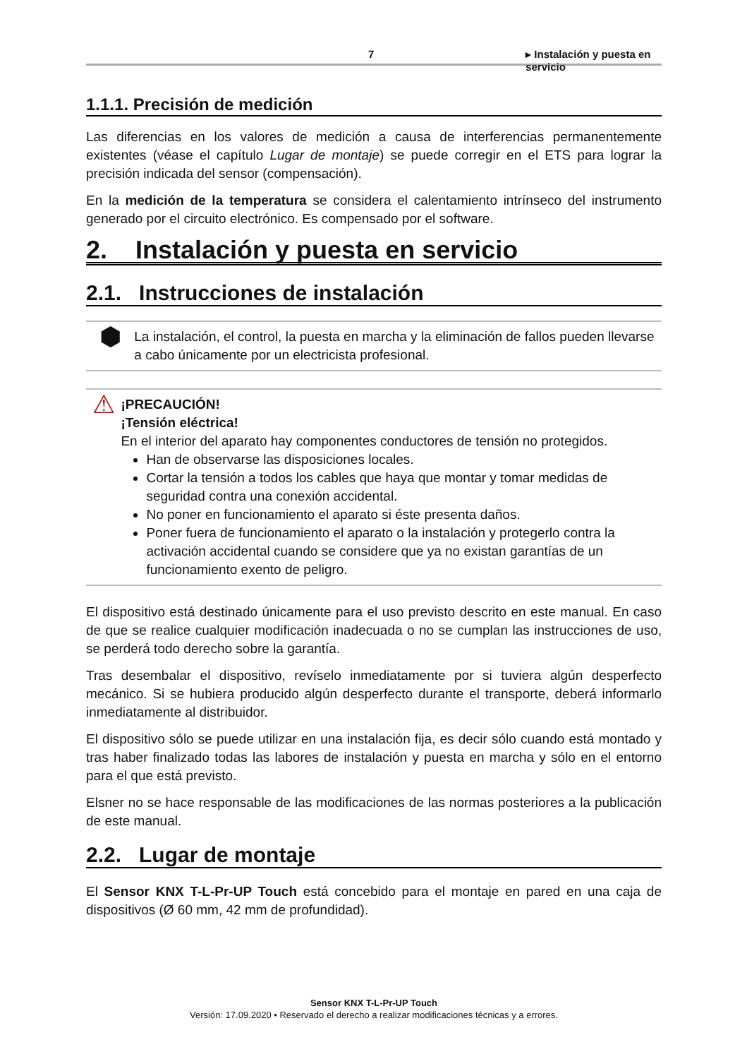7 ▸ Instalación y puesta en servicio
1.1.1. Precisión de medición
Las diferencias en los valores de medición a causa de interferencias permanentemente existentes (véase el capítulo Lugar de montaje) se puede corregir en el ETS para lograr la precisión indicada del sensor (compensación).
En la medición de la temperatura se considera el calentamiento intrínseco del instrumento generado por el circuito electrónico. Es compensado por el software.
2. Instalación y puesta en servicio
2.1. Instrucciones de instalación
⬢
La instalación, el control, la puesta en marcha y la eliminación de fallos pueden llevarse a cabo únicamente por un electricista profesional.
⚠
¡PRECAUCIÓN!
¡Tensión eléctrica!
En el interior del aparato hay componentes conductores de tensión no protegidos.
Han de observarse las disposiciones locales.
Cortar la tensión a todos los cables que haya que montar y tomar medidas de seguridad contra una conexión accidental.
No poner en funcionamiento el aparato si éste presenta daños.
Poner fuera de funcionamiento el aparato o la instalación y protegerlo contra la activación accidental cuando se considere que ya no existan garantías de un funcionamiento exento de peligro.
El dispositivo está destinado únicamente para el uso previsto descrito en este manual. En caso de que se realice cualquier modificación inadecuada o no se cumplan las instrucciones de uso, se perderá todo derecho sobre la garantía.
Tras desembalar el dispositivo, revíselo inmediatamente por si tuviera algún desperfecto mecánico. Si se hubiera producido algún desperfecto durante el transporte, deberá informarlo inmediatamente al distribuidor.
El dispositivo sólo se puede utilizar en una instalación fija, es decir sólo cuando está montado y tras haber finalizado todas las labores de instalación y puesta en marcha y sólo en el entorno para el que está previsto.
Elsner no se hace responsable de las modificaciones de las normas posteriores a la publicación de este manual.
2.2. Lugar de montaje
El Sensor KNX T-L-Pr-UP Touch está concebido para el montaje en pared en una caja de dispositivos (Ø 60 mm, 42 mm de profundidad).
Sensor KNX T-L-Pr-UP Touch
Versión: 17.09.2020 • Reservado el derecho a realizar modificaciones técnicas y a errores.